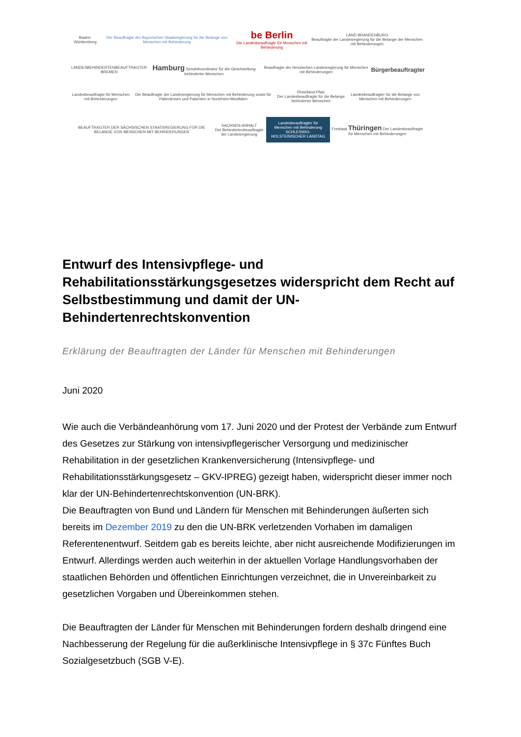Baden-Württemberg
Der Beauftragte der Bayerischen Staatsregierung für die Belange von Menschen mit Behinderung
be Berlin
Die Landesbeauftragte für Menschen mit Behinderung
LAND BRANDENBURG
Beauftragte der Landesregierung für die Belange der Menschen mit Behinderungen
LANDESBEHINDERTENBEAUFTRAGTER BREMEN
Hamburg Senatskoordinator für die Gleichstellung behinderter Menschen
Beauftragte der Hessischen Landesregierung für Menschen mit Behinderungen
Bürgerbeauftragter
Landesbeauftragte für Menschen mit Behinderungen
Die Beauftragte der Landesregierung für Menschen mit Behinderung sowie für Patientinnen und Patienten in Nordrhein-Westfalen
Rheinland-Pfalz
Der Landesbeauftragte für die Belange behinderter Menschen
Landesbeauftragter für die Belange von Menschen mit Behinderungen
BEAUFTRAGTER DER SÄCHSISCHEN STAATSREGIERUNG FÜR DIE BELANGE VON MENSCHEN MIT BEHINDERUNGEN
SACHSEN-ANHALT
Der Behindertenbeauftragte der Landesregierung
Landesbeauftragter für Menschen mit Behinderung
SCHLESWIG-HOLSTEINISCHER LANDTAG
Freistaat Thüringen Der Landesbeauftragte für Menschen mit Behinderungen
Entwurf des Intensivpflege- und Rehabilitationsstärkungsgesetzes widerspricht dem Recht auf Selbstbestimmung und damit der UN-Behindertenrechtskonvention
Erklärung der Beauftragten der Länder für Menschen mit Behinderungen
Juni 2020
Wie auch die Verbändeanhörung vom 17. Juni 2020 und der Protest der Verbände zum Entwurf des Gesetzes zur Stärkung von intensivpflegerischer Versorgung und medizinischer Rehabilitation in der gesetzlichen Krankenversicherung (Intensivpflege- und Rehabilitationsstärkungsgesetz – GKV-IPREG) gezeigt haben, widerspricht dieser immer noch klar der UN-Behindertenrechtskonvention (UN-BRK).
Die Beauftragten von Bund und Ländern für Menschen mit Behinderungen äußerten sich bereits im Dezember 2019 zu den die UN-BRK verletzenden Vorhaben im damaligen Referentenentwurf. Seitdem gab es bereits leichte, aber nicht ausreichende Modifizierungen im Entwurf. Allerdings werden auch weiterhin in der aktuellen Vorlage Handlungsvorhaben der staatlichen Behörden und öffentlichen Einrichtungen verzeichnet, die in Unvereinbarkeit zu gesetzlichen Vorgaben und Übereinkommen stehen.
Die Beauftragten der Länder für Menschen mit Behinderungen fordern deshalb dringend eine Nachbesserung der Regelung für die außerklinische Intensivpflege in § 37c Fünftes Buch Sozialgesetzbuch (SGB V-E).